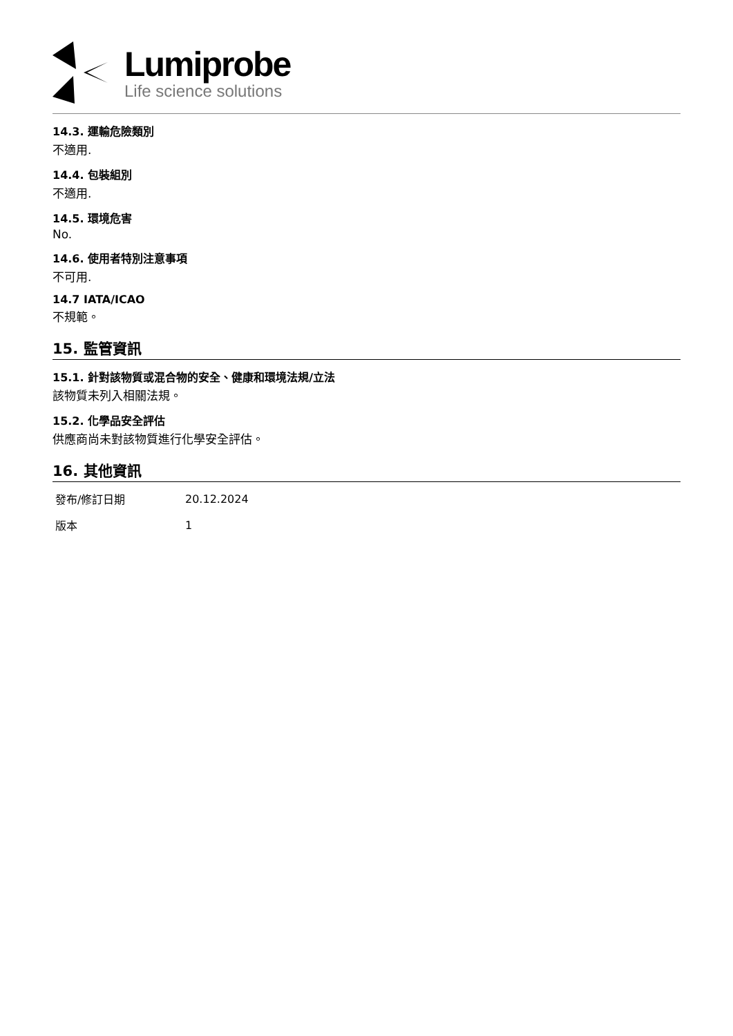Lumiprobe
Life science solutions
14.3. 運輸危險類別
不適用.
14.4. 包裝組別
不適用.
14.5. 環境危害
No.
14.6. 使用者特別注意事項
不可用.
14.7 IATA/ICAO
不規範。
15. 監管資訊
15.1. 針對該物質或混合物的安全、健康和環境法規/立法
該物質未列入相關法規。
15.2. 化學品安全評估
供應商尚未對該物質進行化學安全評估。
16. 其他資訊
| 發布/修訂日期 | 20.12.2024 |
| 版本 | 1 |